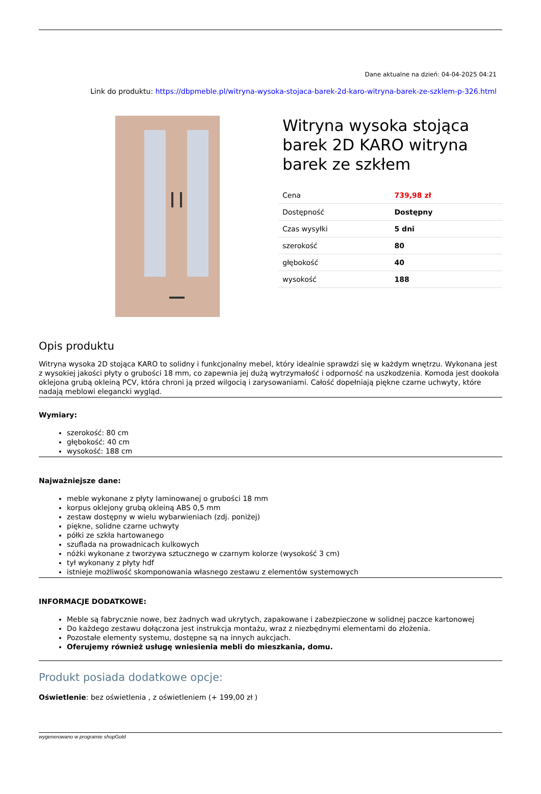Dane aktualne na dzień: 04-04-2025 04:21
Link do produktu: https://dbpmeble.pl/witryna-wysoka-stojaca-barek-2d-karo-witryna-barek-ze-szklem-p-326.html
Witryna wysoka stojąca barek 2D KARO witryna barek ze szkłem
| Cena | 739,98 zł |
| Dostępność | Dostępny |
| Czas wysyłki | 5 dni |
| szerokość | 80 |
| głębokość | 40 |
| wysokość | 188 |
Opis produktu
Witryna wysoka 2D stojąca KARO to solidny i funkcjonalny mebel, który idealnie sprawdzi się w każdym wnętrzu. Wykonana jest z wysokiej jakości płyty o grubości 18 mm, co zapewnia jej dużą wytrzymałość i odporność na uszkodzenia. Komoda jest dookoła oklejona grubą okleiną PCV, która chroni ją przed wilgocią i zarysowaniami. Całość dopełniają piękne czarne uchwyty, które nadają meblowi elegancki wygląd.
Wymiary:
szerokość: 80 cm
głębokość: 40 cm
wysokość: 188 cm
Najważniejsze dane:
meble wykonane z płyty laminowanej o grubości 18 mm
korpus oklejony grubą okleiną ABS 0,5 mm
zestaw dostępny w wielu wybarwieniach (zdj. poniżej)
piękne, solidne czarne uchwyty
półki ze szkła hartowanego
szuflada na prowadnicach kulkowych
nóżki wykonane z tworzywa sztucznego w czarnym kolorze (wysokość 3 cm)
tył wykonany z płyty hdf
istnieje możliwość skomponowania własnego zestawu z elementów systemowych
INFORMACJE DODATKOWE:
Meble są fabrycznie nowe, bez żadnych wad ukrytych, zapakowane i zabezpieczone w solidnej paczce kartonowej
Do każdego zestawu dołączona jest instrukcja montażu, wraz z niezbędnymi elementami do złożenia.
Pozostałe elementy systemu, dostępne są na innych aukcjach.
Oferujemy również usługę wniesienia mebli do mieszkania, domu.
Produkt posiada dodatkowe opcje:
Oświetlenie: bez oświetlenia , z oświetleniem (+ 199,00 zł )
wygenerowano w programie shopGold